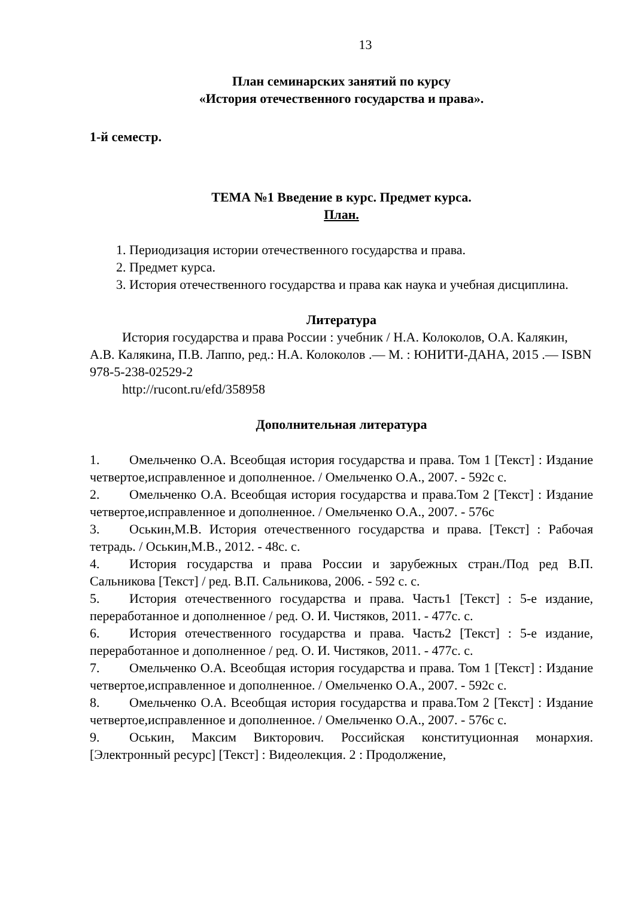13
План семинарских занятий по курсу
«История отечественного государства и права».
1-й семестр.
ТЕМА №1 Введение в курс. Предмет курса.
План.
1. Периодизация истории отечественного государства и права.
2. Предмет курса.
3. История отечественного государства и права как наука и учебная дисциплина.
Литература
История государства и права России : учебник / Н.А. Колоколов, О.А. Калякин, А.В. Калякина, П.В. Лаппо, ред.: Н.А. Колоколов .— М. : ЮНИТИ-ДАНА, 2015 .— ISBN 978-5-238-02529-2
http://rucont.ru/efd/358958
Дополнительная литература
1. Омельченко О.А. Всеобщая история государства и права. Том 1 [Текст] : Издание четвертое,исправленное и дополненное. / Омельченко О.А., 2007. - 592с с.
2. Омельченко О.А. Всеобщая история государства и права.Том 2 [Текст] : Издание четвертое,исправленное и дополненное. / Омельченко О.А., 2007. - 576с
3. Оськин,М.В. История отечественного государства и права. [Текст] : Рабочая тетрадь. / Оськин,М.В., 2012. - 48с. с.
4. История государства и права России и зарубежных стран./Под ред В.П. Сальникова [Текст] / ред. В.П. Сальникова, 2006. - 592 с. с.
5. История отечественного государства и права. Часть1 [Текст] : 5-е издание, переработанное и дополненное / ред. О. И. Чистяков, 2011. - 477с. с.
6. История отечественного государства и права. Часть2 [Текст] : 5-е издание, переработанное и дополненное / ред. О. И. Чистяков, 2011. - 477с. с.
7. Омельченко О.А. Всеобщая история государства и права. Том 1 [Текст] : Издание четвертое,исправленное и дополненное. / Омельченко О.А., 2007. - 592с с.
8. Омельченко О.А. Всеобщая история государства и права.Том 2 [Текст] : Издание четвертое,исправленное и дополненное. / Омельченко О.А., 2007. - 576с с.
9. Оськин, Максим Викторович. Российская конституционная монархия.[Электронный ресурс] [Текст] : Видеолекция. 2 : Продолжение,